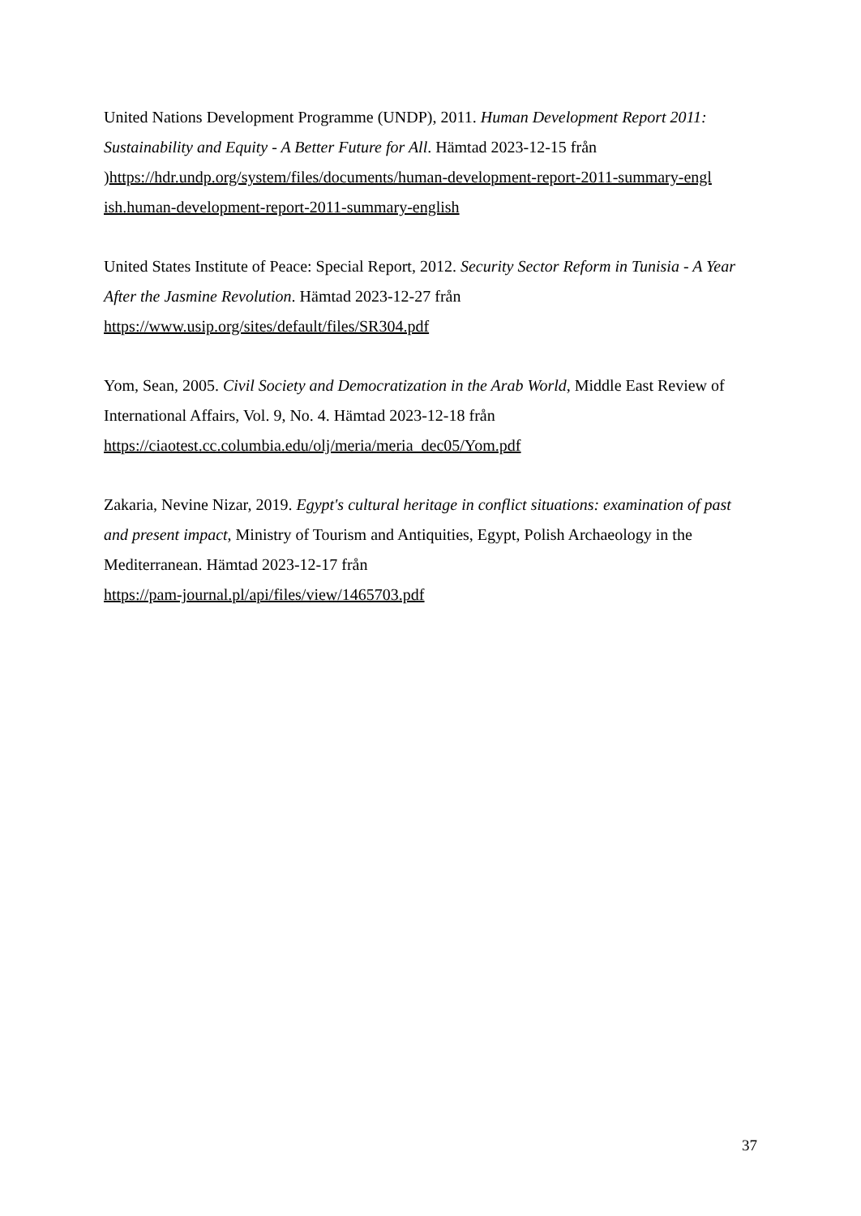United Nations Development Programme (UNDP), 2011. Human Development Report 2011: Sustainability and Equity - A Better Future for All. Hämtad 2023-12-15 från )https://hdr.undp.org/system/files/documents/human-development-report-2011-summary-engl ish.human-development-report-2011-summary-english
United States Institute of Peace: Special Report, 2012. Security Sector Reform in Tunisia - A Year After the Jasmine Revolution. Hämtad 2023-12-27 från
https://www.usip.org/sites/default/files/SR304.pdf
Yom, Sean, 2005. Civil Society and Democratization in the Arab World, Middle East Review of International Affairs, Vol. 9, No. 4. Hämtad 2023-12-18 från
https://ciaotest.cc.columbia.edu/olj/meria/meria_dec05/Yom.pdf
Zakaria, Nevine Nizar, 2019. Egypt's cultural heritage in conflict situations: examination of past and present impact, Ministry of Tourism and Antiquities, Egypt, Polish Archaeology in the Mediterranean. Hämtad 2023-12-17 från
https://pam-journal.pl/api/files/view/1465703.pdf
37